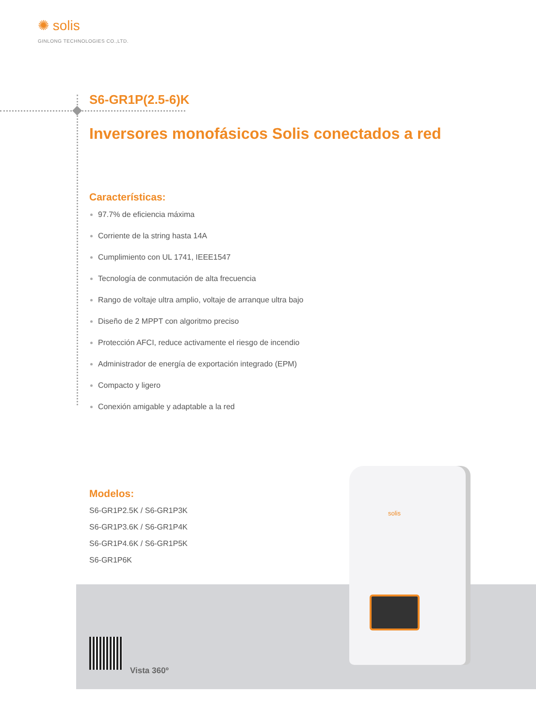✺ solis
GINLONG TECHNOLOGIES CO.,LTD.
S6-GR1P(2.5-6)K
Inversores monofásicos Solis conectados a red
Características:
97.7% de eficiencia máxima
Corriente de la string hasta 14A
Cumplimiento con UL 1741, IEEE1547
Tecnología de conmutación de alta frecuencia
Rango de voltaje ultra amplio, voltaje de arranque ultra bajo
Diseño de 2 MPPT con algoritmo preciso
Protección AFCI, reduce activamente el riesgo de incendio
Administrador de energía de exportación integrado (EPM)
Compacto y ligero
Conexión amigable y adaptable a la red
Modelos:
S6-GR1P2.5K / S6-GR1P3K
S6-GR1P3.6K / S6-GR1P4K
S6-GR1P4.6K / S6-GR1P5K
S6-GR1P6K
Vista 360º
solis